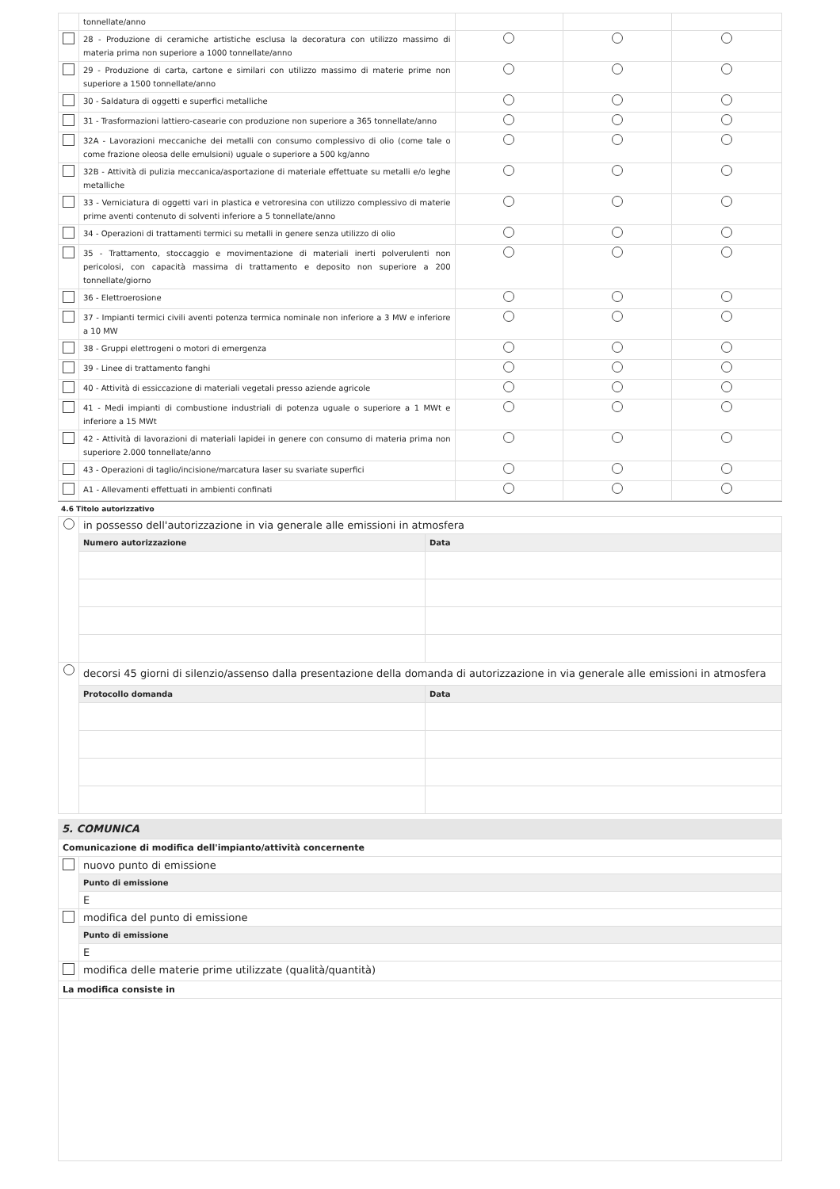| | tonnellate/anno | | | |
| | 28 - Produzione di ceramiche artistiche esclusa la decoratura con utilizzo massimo di materia prima non superiore a 1000 tonnellate/anno | | | |
| | 29 - Produzione di carta, cartone e similari con utilizzo massimo di materie prime non superiore a 1500 tonnellate/anno | | | |
| | 30 - Saldatura di oggetti e superfici metalliche | | | |
| | 31 - Trasformazioni lattiero-casearie con produzione non superiore a 365 tonnellate/anno | | | |
| | 32A - Lavorazioni meccaniche dei metalli con consumo complessivo di olio (come tale o come frazione oleosa delle emulsioni) uguale o superiore a 500 kg/anno | | | |
| | 32B - Attività di pulizia meccanica/asportazione di materiale effettuate su metalli e/o leghe metalliche | | | |
| | 33 - Verniciatura di oggetti vari in plastica e vetroresina con utilizzo complessivo di materie prime aventi contenuto di solventi inferiore a 5 tonnellate/anno | | | |
| | 34 - Operazioni di trattamenti termici su metalli in genere senza utilizzo di olio | | | |
| | 35 - Trattamento, stoccaggio e movimentazione di materiali inerti polverulenti non pericolosi, con capacità massima di trattamento e deposito non superiore a 200 tonnellate/giorno | | | |
| | 36 - Elettroerosione | | | |
| | 37 - Impianti termici civili aventi potenza termica nominale non inferiore a 3 MW e inferiore a 10 MW | | | |
| | 38 - Gruppi elettrogeni o motori di emergenza | | | |
| | 39 - Linee di trattamento fanghi | | | |
| | 40 - Attività di essiccazione di materiali vegetali presso aziende agricole | | | |
| | 41 - Medi impianti di combustione industriali di potenza uguale o superiore a 1 MWt e inferiore a 15 MWt | | | |
| | 42 - Attività di lavorazioni di materiali lapidei in genere con consumo di materia prima non superiore 2.000 tonnellate/anno | | | |
| | 43 - Operazioni di taglio/incisione/marcatura laser su svariate superfici | | | |
| | A1 - Allevamenti effettuati in ambienti confinati | | | |
4.6 Titolo autorizzativo
| | in possesso dell'autorizzazione in via generale alle emissioni in atmosfera | |
| | Numero autorizzazione | Data |
| | decorsi 45 giorni di silenzio/assenso dalla presentazione della domanda di autorizzazione in via generale alle emissioni in atmosfera | |
| | Protocollo domanda | Data |
5. COMUNICA
| Comunicazione di modifica dell'impianto/attività concernente | |
| | nuovo punto di emissione |
| | Punto di emissione |
| | E |
| | modifica del punto di emissione |
| | Punto di emissione |
| | E |
| | modifica delle materie prime utilizzate (qualità/quantità) |
| La modifica consiste in | |